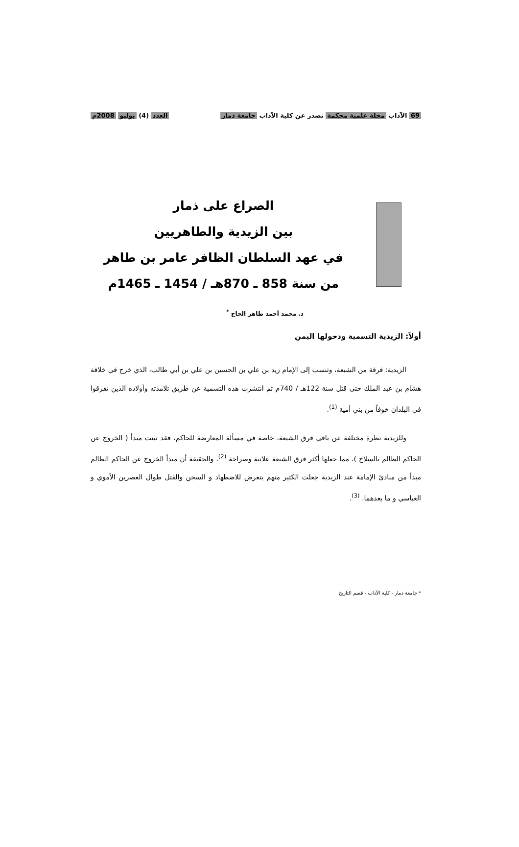69 الآداب مجلة علمية محكمة تصدر عن كلية الآداب جامعة ذمار العدد (4) يوليو 2008م
الصراع على ذمار
بين الزيدية والطاهريين
في عهد السلطان الظافر عامر بن طاهر
من سنة 858 ـ 870هـ / 1454 ـ 1465م
د. محمد أحمد طاهر الحاج <sup>*</sup>
أولاً: الزيدية التسمية ودخولها اليمن
الزيدية: فرقة من الشيعة، وتنسب إلى الإمام زيد بن علي بن الحسين بن علي بن أبي طالب، الذي خرج في خلافة هشام بن عبد الملك حتى قتل سنة 122هـ / 740م ثم انتشرت هذه التسمية عن طريق تلامذته وأولاده الذين تفرقوا في البلدان خوفاً من بني أمية <sup>(1)</sup>.
وللزيدية نظرة مختلفة عن باقي فرق الشيعة، خاصة في مسألة المعارضة للحاكم، فقد تبنت مبدأ ( الخروج عن الحاكم الظالم بالسلاح )، مما جعلها أكثر فرق الشيعة علانية وصراحة <sup>(2)</sup>، والحقيقة أن مبدأ الخروج عن الحاكم الظالم مبدأ من مبادئ الإمامة عند الزيدية جعلت الكثير منهم يتعرض للاضطهاد و السجن والقتل طوال العصرين الأموي و العباسي و ما بعدهما. <sup>(3)</sup>.
* جامعة ذمار - كلية الآداب - قسم التاريخ